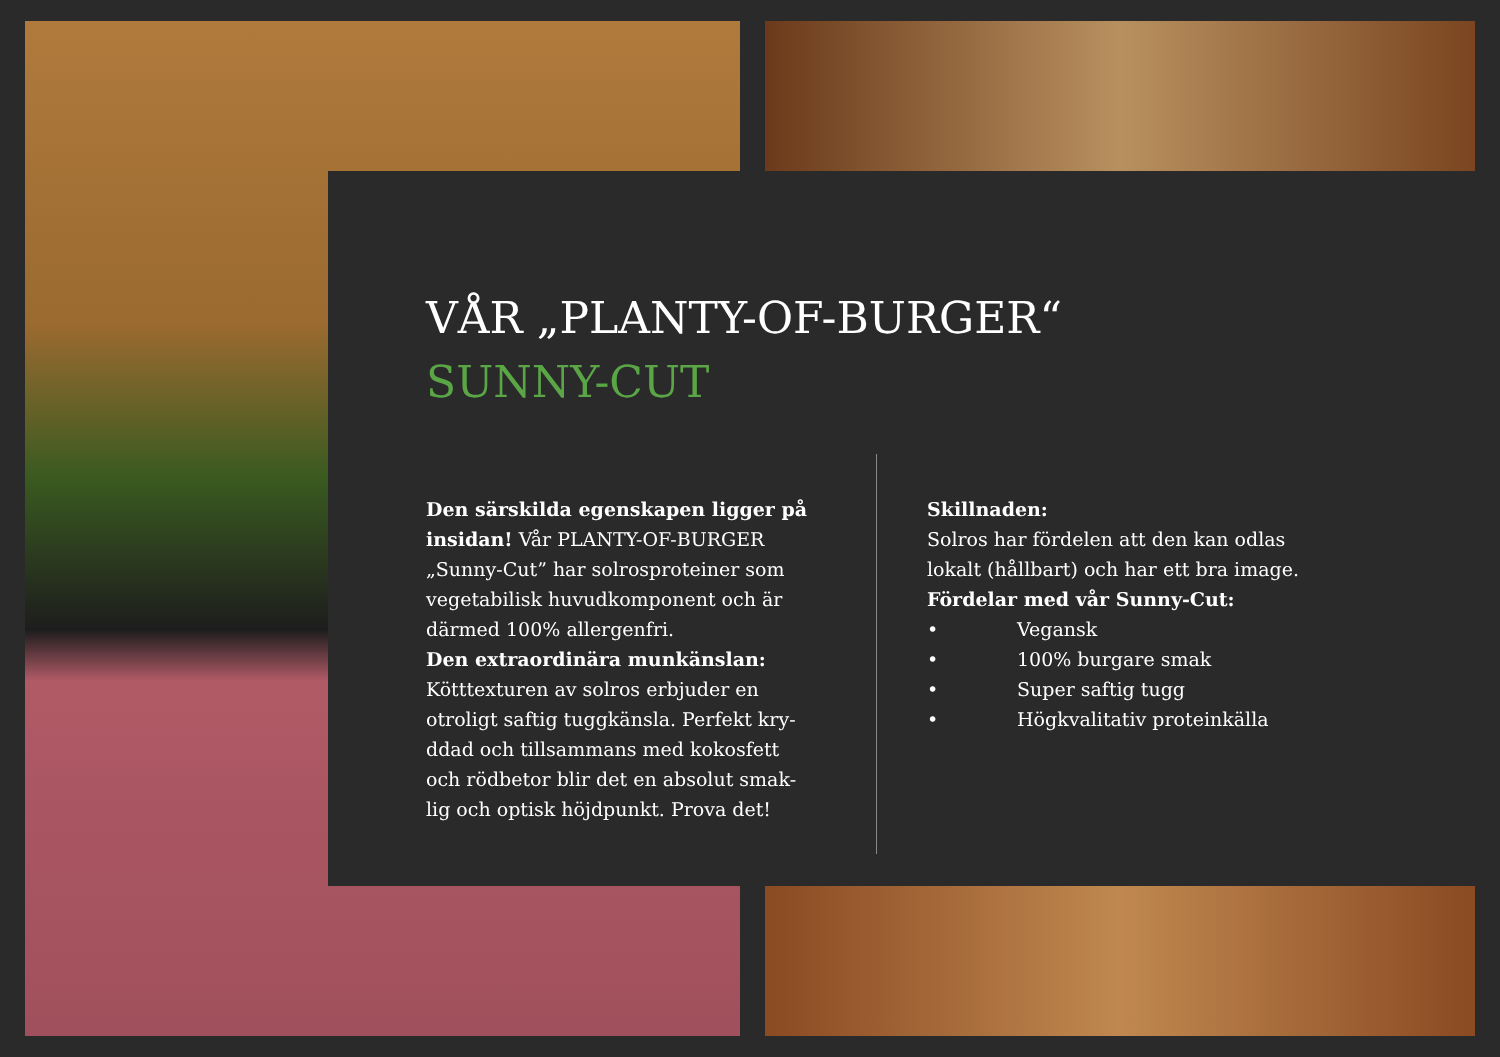VÅR „PLANTY-OF-BURGER“SUNNY-CUT
Den särskilda egenskapen ligger på insidan! Vår PLANTY-OF-BURGER „Sunny-Cut” har solrosproteiner som vegetabilisk huvudkomponent och är därmed 100% allergenfri.
Den extraordinära munkänslan: Kötttexturen av solros erbjuder en otroligt saftig tuggkänsla. Perfekt kry-ddad och tillsammans med kokosfett och rödbetor blir det en absolut smak-lig och optisk höjdpunkt. Prova det!
Skillnaden:
Solros har fördelen att den kan odlas
lokalt (hållbart) och har ett bra image.
Fördelar med vår Sunny-Cut:
• Vegansk
• 100% burgare smak
• Super saftig tugg
• Högkvalitativ proteinkälla